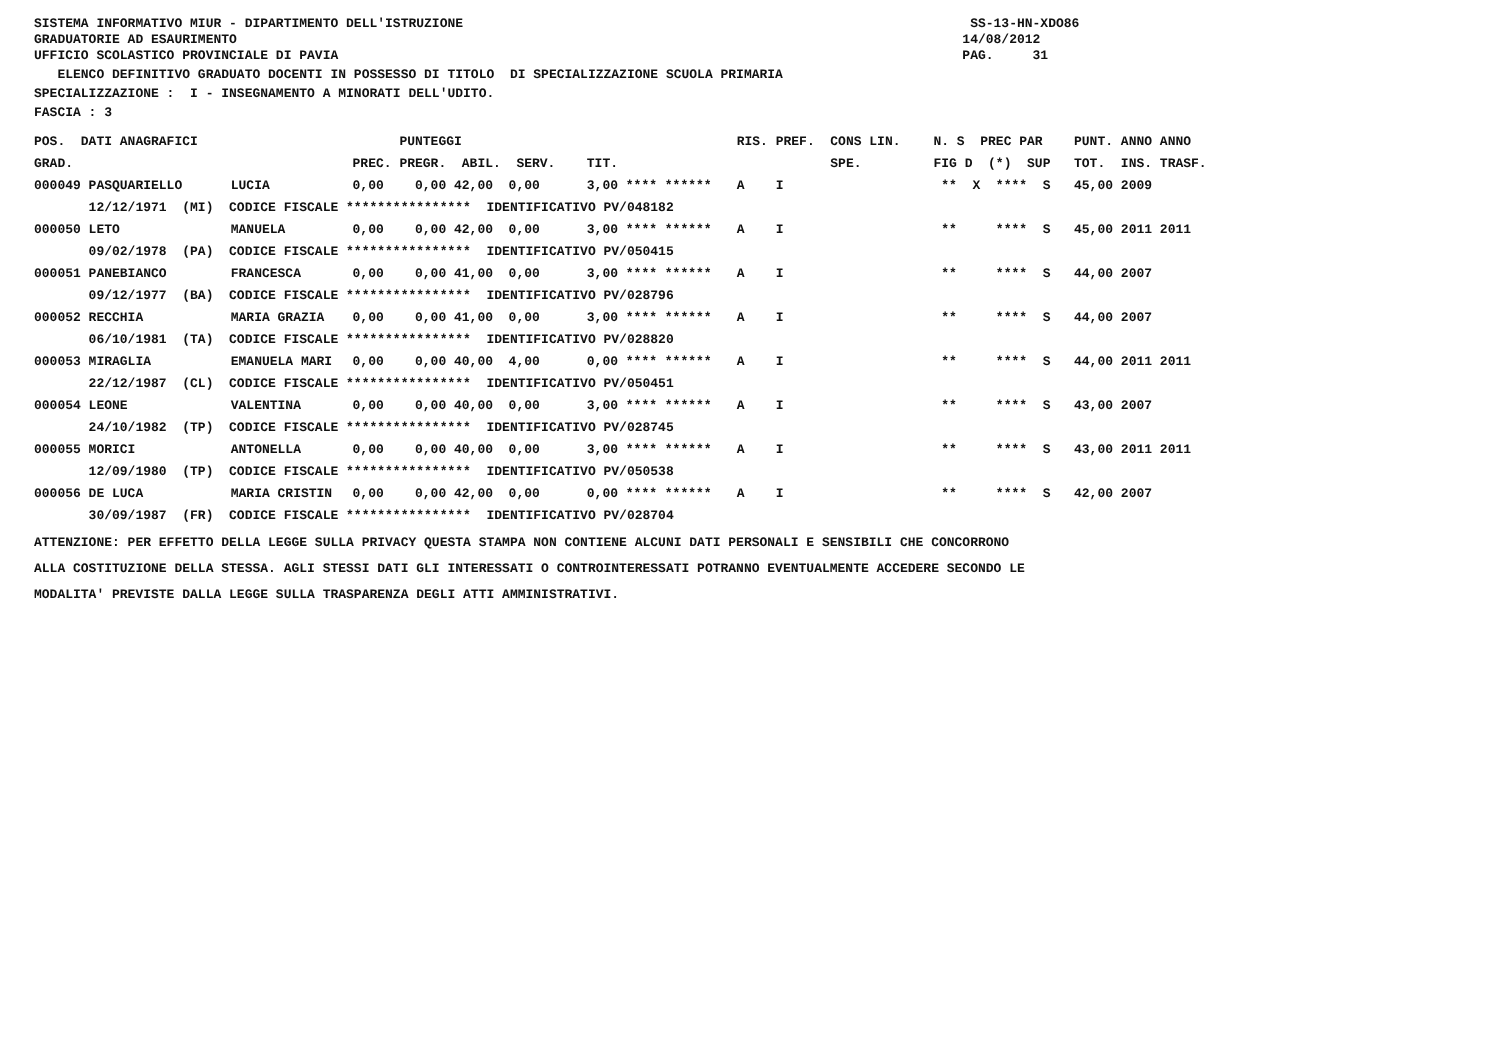SISTEMA INFORMATIVO MIUR - DIPARTIMENTO DELL'ISTRUZIONE SS-13-HN-XDO86
GRADUATORIE AD ESAURIMENTO 14/08/2012
UFFICIO SCOLASTICO PROVINCIALE DI PAVIA PAG. 31
ELENCO DEFINITIVO GRADUATO DOCENTI IN POSSESSO DI TITOLO DI SPECIALIZZAZIONE SCUOLA PRIMARIA
SPECIALIZZAZIONE : I - INSEGNAMENTO A MINORATI DELL'UDITO.
FASCIA : 3
| POS. DATI ANAGRAFICI | | | PUNTEGGI | | RIS. PREF. CONS LIN. | N. S PREC PAR | PUNT. | ANNO ANNO |
| --- | --- | --- | --- | --- | --- | --- | --- | --- |
| GRAD. | | PREC. | PREGR. ABIL. SERV. | TIT. | SPE. | FIG D (*) SUP | TOT. | INS. TRASF. |
| 000049 PASQUARIELLO | LUCIA | 0,00 | 0,00 42,00 0,00 | 3,00 **** ****** | A I | ** X **** S | 45,00 | 2009 |
| 12/12/1971 (MI) CODICE FISCALE **************** IDENTIFICATIVO PV/048182 | | | | | | | | |
| 000050 LETO | MANUELA | 0,00 | 0,00 42,00 0,00 | 3,00 **** ****** | A I | ** **** S | 45,00 | 2011 2011 |
| 09/02/1978 (PA) CODICE FISCALE **************** IDENTIFICATIVO PV/050415 | | | | | | | | |
| 000051 PANEBIANCO | FRANCESCA | 0,00 | 0,00 41,00 0,00 | 3,00 **** ****** | A I | ** **** S | 44,00 | 2007 |
| 09/12/1977 (BA) CODICE FISCALE **************** IDENTIFICATIVO PV/028796 | | | | | | | | |
| 000052 RECCHIA | MARIA GRAZIA | 0,00 | 0,00 41,00 0,00 | 3,00 **** ****** | A I | ** **** S | 44,00 | 2007 |
| 06/10/1981 (TA) CODICE FISCALE **************** IDENTIFICATIVO PV/028820 | | | | | | | | |
| 000053 MIRAGLIA | EMANUELA MARI | 0,00 | 0,00 40,00 4,00 | 0,00 **** ****** | A I | ** **** S | 44,00 | 2011 2011 |
| 22/12/1987 (CL) CODICE FISCALE **************** IDENTIFICATIVO PV/050451 | | | | | | | | |
| 000054 LEONE | VALENTINA | 0,00 | 0,00 40,00 0,00 | 3,00 **** ****** | A I | ** **** S | 43,00 | 2007 |
| 24/10/1982 (TP) CODICE FISCALE **************** IDENTIFICATIVO PV/028745 | | | | | | | | |
| 000055 MORICI | ANTONELLA | 0,00 | 0,00 40,00 0,00 | 3,00 **** ****** | A I | ** **** S | 43,00 | 2011 2011 |
| 12/09/1980 (TP) CODICE FISCALE **************** IDENTIFICATIVO PV/050538 | | | | | | | | |
| 000056 DE LUCA | MARIA CRISTIN | 0,00 | 0,00 42,00 0,00 | 0,00 **** ****** | A I | ** **** S | 42,00 | 2007 |
| 30/09/1987 (FR) CODICE FISCALE **************** IDENTIFICATIVO PV/028704 | | | | | | | | |
ATTENZIONE: PER EFFETTO DELLA LEGGE SULLA PRIVACY QUESTA STAMPA NON CONTIENE ALCUNI DATI PERSONALI E SENSIBILI CHE CONCORRONO
ALLA COSTITUZIONE DELLA STESSA. AGLI STESSI DATI GLI INTERESSATI O CONTROINTERESSATI POTRANNO EVENTUALMENTE ACCEDERE SECONDO LE
MODALITA' PREVISTE DALLA LEGGE SULLA TRASPARENZA DEGLI ATTI AMMINISTRATIVI.